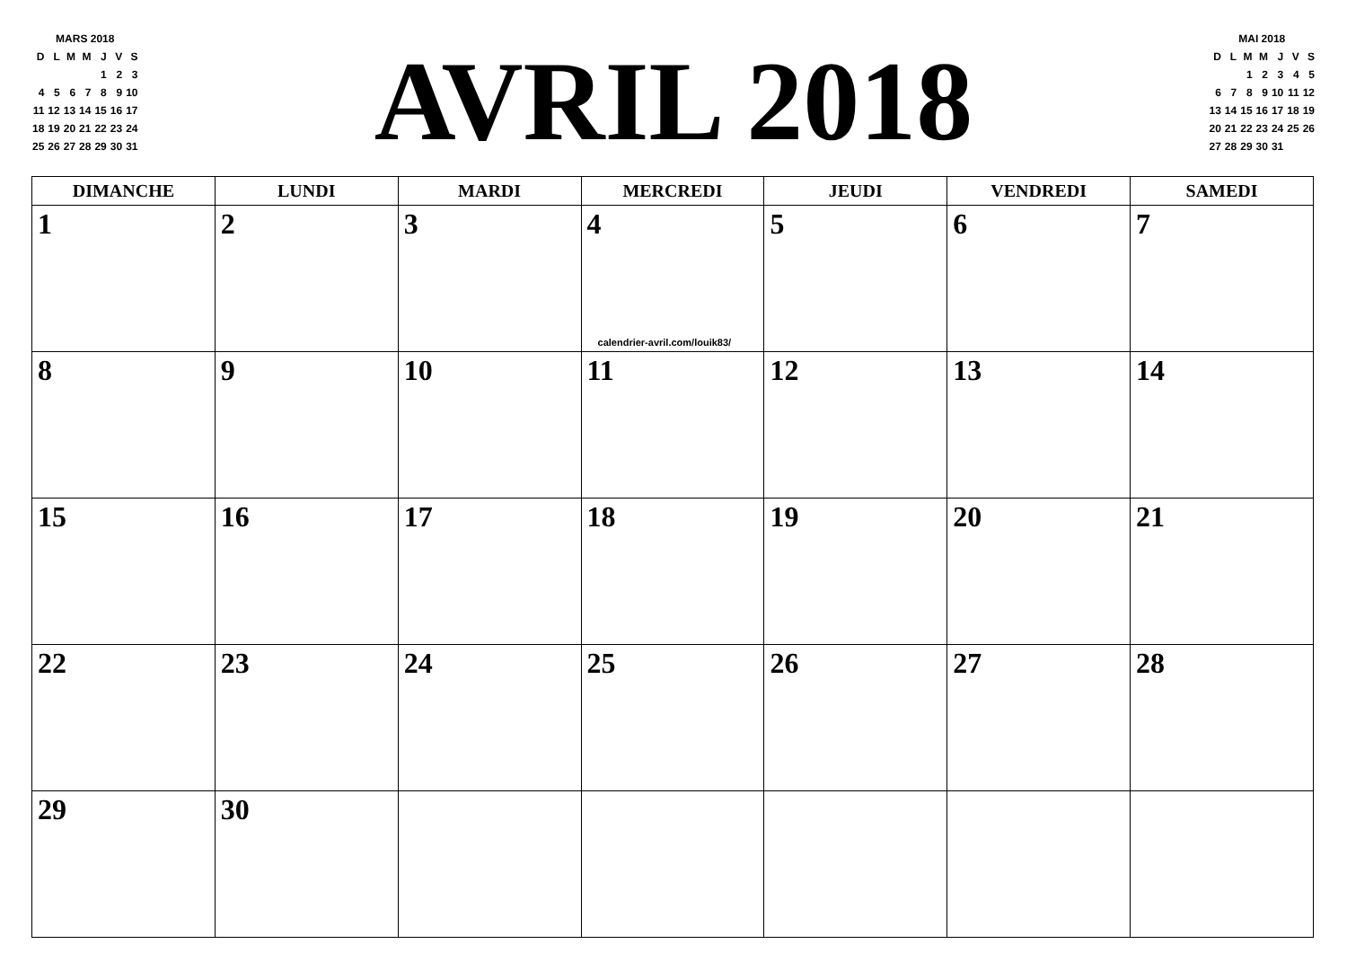MARS 2018
| D | L | M | M | J | V | S |
| | | | | 1 | 2 | 3 |
| 4 | 5 | 6 | 7 | 8 | 9 | 10 |
| 11 | 12 | 13 | 14 | 15 | 16 | 17 |
| 18 | 19 | 20 | 21 | 22 | 23 | 24 |
| 25 | 26 | 27 | 28 | 29 | 30 | 31 |
AVRIL 2018
MAI 2018
| D | L | M | M | J | V | S |
| | | 1 | 2 | 3 | 4 | 5 |
| 6 | 7 | 8 | 9 | 10 | 11 | 12 |
| 13 | 14 | 15 | 16 | 17 | 18 | 19 |
| 20 | 21 | 22 | 23 | 24 | 25 | 26 |
| 27 | 28 | 29 | 30 | 31 | | |
| DIMANCHE | LUNDI | MARDI | MERCREDI | JEUDI | VENDREDI | SAMEDI |
| --- | --- | --- | --- | --- | --- | --- |
| 1 | 2 | 3 | 4 calendrier-avril.com/louik83/ | 5 | 6 | 7 |
| 8 | 9 | 10 | 11 | 12 | 13 | 14 |
| 15 | 16 | 17 | 18 | 19 | 20 | 21 |
| 22 | 23 | 24 | 25 | 26 | 27 | 28 |
| 29 | 30 | | | | | |